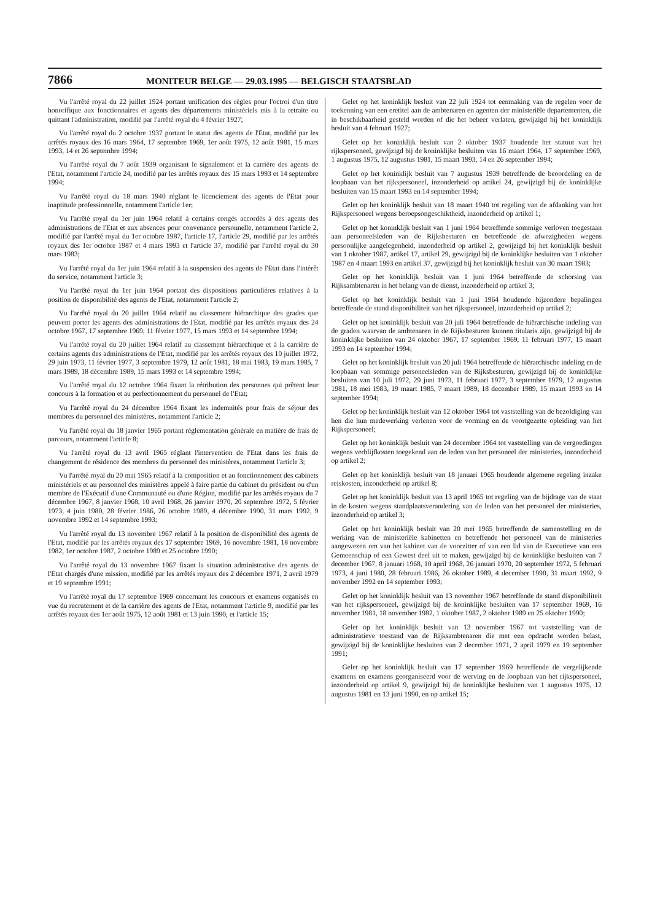7866 MONITEUR BELGE — 29.03.1995 — BELGISCH STAATSBLAD
Vu l'arrêté royal du 22 juillet 1924 portant unification des règles pour l'octroi d'un titre honorifique aux fonctionnaires et agents des départements ministériels mis à la retraite ou quittant l'administration, modifié par l'arrêté royal du 4 février 1927;
Vu l'arrêté royal du 2 octobre 1937 portant le statut des agents de l'Etat, modifié par les arrêtés royaux des 16 mars 1964, 17 septembre 1969, 1er août 1975, 12 août 1981, 15 mars 1993, 14 et 26 septembre 1994;
Vu l'arrêté royal du 7 août 1939 organisant le signalement et la carrière des agents de l'Etat, notamment l'article 24, modifié par les arrêtés royaux des 15 mars 1993 et 14 septembre 1994;
Vu l'arrêté royal du 18 mars 1940 réglant le licenciement des agents de l'Etat pour inaptitude professionnelle, notamment l'article 1er;
Vu l'arrêté royal du 1er juin 1964 relatif à certains congés accordés à des agents des administrations de l'Etat et aux absences pour convenance personnelle, notamment l'article 2, modifié par l'arrêté royal du 1er octobre 1987, l'article 17, l'article 29, modifié par les arrêtés royaux des 1er octobre 1987 et 4 mars 1993 et l'article 37, modifié par l'arrêté royal du 30 mars 1983;
Vu l'arrêté royal du 1er juin 1964 relatif à la suspension des agents de l'Etat dans l'intérêt du service, notamment l'article 3;
Vu l'arrêté royal du 1er juin 1964 portant des dispositions particulières relatives à la position de disponibilité des agents de l'Etat, notamment l'article 2;
Vu l'arrêté royal du 20 juillet 1964 relatif au classement hiérarchique des grades que peuvent porter les agents des administrations de l'Etat, modifié par les arrêtés royaux des 24 octobre 1967, 17 septembre 1969, 11 février 1977, 15 mars 1993 et 14 septembre 1994;
Vu l'arrêté royal du 20 juillet 1964 relatif au classement hiérarchique et à la carrière de certains agents des administrations de l'Etat, modifié par les arrêtés royaux des 10 juillet 1972, 29 juin 1973, 11 février 1977, 3 septembre 1979, 12 août 1981, 18 mai 1983, 19 mars 1985, 7 mars 1989, 18 décembre 1989, 15 mars 1993 et 14 septembre 1994;
Vu l'arrêté royal du 12 octobre 1964 fixant la rétribution des personnes qui prêtent leur concours à la formation et au perfectionnement du personnel de l'Etat;
Vu l'arrêté royal du 24 décembre 1964 fixant les indemnités pour frais de séjour des membres du personnel des ministères, notamment l'article 2;
Vu l'arrêté royal du 18 janvier 1965 portant réglementation générale en matière de frais de parcours, notamment l'article 8;
Vu l'arrêté royal du 13 avril 1965 réglant l'intervention de l'Etat dans les frais de changement de résidence des membres du personnel des ministères, notamment l'article 3;
Vu l'arrêté royal du 20 mai 1965 relatif à la composition et au fonctionnement des cabinets ministériels et au personnel des ministères appelé à faire partie du cabinet du président ou d'un membre de l'Exécutif d'une Communauté ou d'une Région, modifié par les arrêtés royaux du 7 décembre 1967, 8 janvier 1968, 10 avril 1968, 26 janvier 1970, 20 septembre 1972, 5 février 1973, 4 juin 1980, 28 février 1986, 26 octobre 1989, 4 décembre 1990, 31 mars 1992, 9 novembre 1992 et 14 septembre 1993;
Vu l'arrêté royal du 13 novembre 1967 relatif à la position de disponibilité des agents de l'Etat, modifié par les arrêtés royaux des 17 septembre 1969, 16 novembre 1981, 18 novembre 1982, 1er octobre 1987, 2 octobre 1989 et 25 octobre 1990;
Vu l'arrêté royal du 13 novembre 1967 fixant la situation administrative des agents de l'Etat chargés d'une mission, modifié par les arrêtés royaux des 2 décembre 1971, 2 avril 1979 et 19 septembre 1991;
Vu l'arrêté royal du 17 septembre 1969 concernant les concours et examens organisés en vue du recrutement et de la carrière des agents de l'Etat, notamment l'article 9, modifié par les arrêtés royaux des 1er août 1975, 12 août 1981 et 13 juin 1990, et l'article 15;
Gelet op het koninklijk besluit van 22 juli 1924 tot eenmaking van de regelen voor de toekenning van een eretitel aan de ambtenaren en agenten der ministeriële departementen, die in beschikbaarheid gesteld worden of die het beheer verlaten, gewijzigd bij het koninklijk besluit van 4 februari 1927;
Gelet op het koninklijk besluit van 2 oktober 1937 houdende het statuut van het rijkspersoneel, gewijzigd bij de koninklijke besluiten van 16 maart 1964, 17 september 1969, 1 augustus 1975, 12 augustus 1981, 15 maart 1993, 14 en 26 september 1994;
Gelet op het koninklijk besluit van 7 augustus 1939 betreffende de beoordeling en de loopbaan van het rijkspersoneel, inzonderheid op artikel 24, gewijzigd bij de koninklijke besluiten van 15 maart 1993 en 14 september 1994;
Gelet op het koninklijk besluit van 18 maart 1940 tot regeling van de afdanking van het Rijkspersoneel wegens beroepsongeschiktheid, inzonderheid op artikel 1;
Gelet op het koninklijk besluit van 1 juni 1964 betreffende sommige verloven toegestaan aan personeelsleden van de Rijksbesturen en betreffende de afwezigheden wegens persoonlijke aangelegenheid, inzonderheid op artikel 2, gewijzigd bij het koninklijk besluit van 1 oktober 1987, artikel 17, artikel 29, gewijzigd bij de koninklijke besluiten van 1 oktober 1987 en 4 maart 1993 en artikel 37, gewijzigd bij het koninklijk besluit van 30 maart 1983;
Gelet op het koninklijk besluit van 1 juni 1964 betreffende de schorsing van Rijksambtenaren in het belang van de dienst, inzonderheid op artikel 3;
Gelet op het koninklijk besluit van 1 juni 1964 houdende bijzondere bepalingen betreffende de stand disponibiliteit van het rijkspersoneel, inzonderheid op artikel 2;
Gelet op het koninklijk besluit van 20 juli 1964 betreffende de hiërarchische indeling van de graden waarvan de ambtenaren in de Rijksbesturen kunnen titularis zijn, gewijzigd bij de koninklijke besluiten van 24 oktober 1967, 17 september 1969, 11 februari 1977, 15 maart 1993 en 14 september 1994;
Gelet op het koninklijk besluit van 20 juli 1964 betreffende de hiërarchische indeling en de loopbaan van sommige personeelsleden van de Rijksbesturen, gewijzigd bij de koninklijke besluiten van 10 juli 1972, 29 juni 1973, 11 februari 1977, 3 september 1979, 12 augustus 1981, 18 mei 1983, 19 maart 1985, 7 maart 1989, 18 december 1989, 15 maart 1993 en 14 september 1994;
Gelet op het koninklijk besluit van 12 oktober 1964 tot vaststelling van de bezoldiging van hen die hun medewerking verlenen voor de vorming en de voortgezette opleiding van het Rijkspersoneel;
Gelet op het koninklijk besluit van 24 december 1964 tot vaststelling van de vergoedingen wegens verblijfkosten toegekend aan de leden van het personeel der ministeries, inzonderheid op artikel 2;
Gelet op het koninklijk besluit van 18 januari 1965 houdende algemene regeling inzake reiskosten, inzonderheid op artikel 8;
Gelet op het koninklijk besluit van 13 april 1965 tot regeling van de bijdrage van de staat in de kosten wegens standplaatsverandering van de leden van het personeel der ministeries, inzonderheid op artikel 3;
Gelet op het koninklijk besluit van 20 mei 1965 betreffende de samenstelling en de werking van de ministeriële kabinetten en betreffende het personeel van de ministeries aangewezen om van het kabinet van de voorzitter of van een lid van de Executieve van een Gemeenschap of een Gewest deel uit te maken, gewijzigd bij de koninklijke besluiten van 7 december 1967, 8 januari 1968, 10 april 1968, 26 januari 1970, 20 september 1972, 5 februari 1973, 4 juni 1980, 28 februari 1986, 26 oktober 1989, 4 december 1990, 31 maart 1992, 9 november 1992 en 14 september 1993;
Gelet op het koninklijk besluit van 13 november 1967 betreffende de stand disponibiliteit van het rijkspersoneel, gewijzigd bij de koninklijke besluiten van 17 september 1969, 16 november 1981, 18 november 1982, 1 oktober 1987, 2 oktober 1989 en 25 oktober 1990;
Gelet op het koninklijk besluit van 13 november 1967 tot vaststelling van de administratieve toestand van de Rijksambtenaren die met een opdracht worden belast, gewijzigd bij de koninklijke besluiten van 2 december 1971, 2 april 1979 en 19 september 1991;
Gelet op het koninklijk besluit van 17 september 1969 betreffende de vergelijkende examens en examens georganiseerd voor de werving en de loopbaan van het rijkspersoneel, inzonderheid op artikel 9, gewijzigd bij de koninklijke besluiten van 1 augustus 1975, 12 augustus 1981 en 13 juni 1990, en op artikel 15;